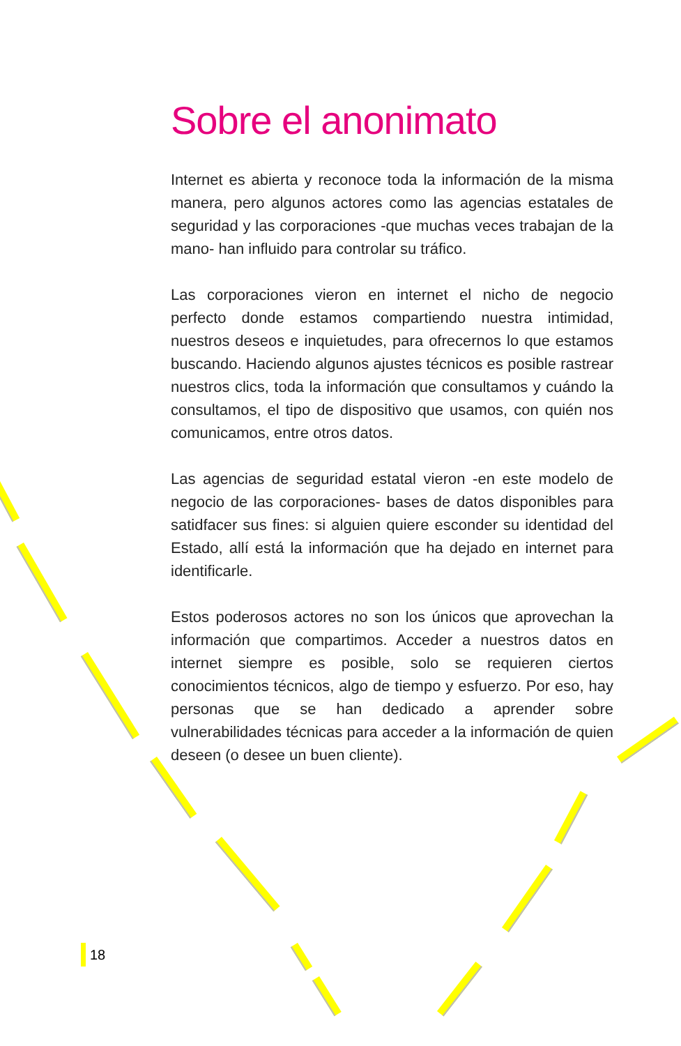Sobre el anonimato
Internet es abierta y reconoce toda la información de la misma manera, pero algunos actores como las agencias estatales de seguridad y las corporaciones -que muchas veces trabajan de la mano- han influido para controlar su tráfico.
Las corporaciones vieron en internet el nicho de negocio perfecto donde estamos compartiendo nuestra intimidad, nuestros deseos e inquietudes, para ofrecernos lo que estamos buscando. Haciendo algunos ajustes técnicos es posible rastrear nuestros clics, toda la información que consultamos y cuándo la consultamos, el tipo de dispositivo que usamos, con quién nos comunicamos, entre otros datos.
Las agencias de seguridad estatal vieron -en este modelo de negocio de las corporaciones- bases de datos disponibles para satidfacer sus fines: si alguien quiere esconder su identidad del Estado, allí está la información que ha dejado en internet para identificarle.
Estos poderosos actores no son los únicos que aprovechan la información que compartimos. Acceder a nuestros datos en internet siempre es posible, solo se requieren ciertos conocimientos técnicos, algo de tiempo y esfuerzo. Por eso, hay personas que se han dedicado a aprender sobre vulnerabilidades técnicas para acceder a la información de quien deseen (o desee un buen cliente).
18